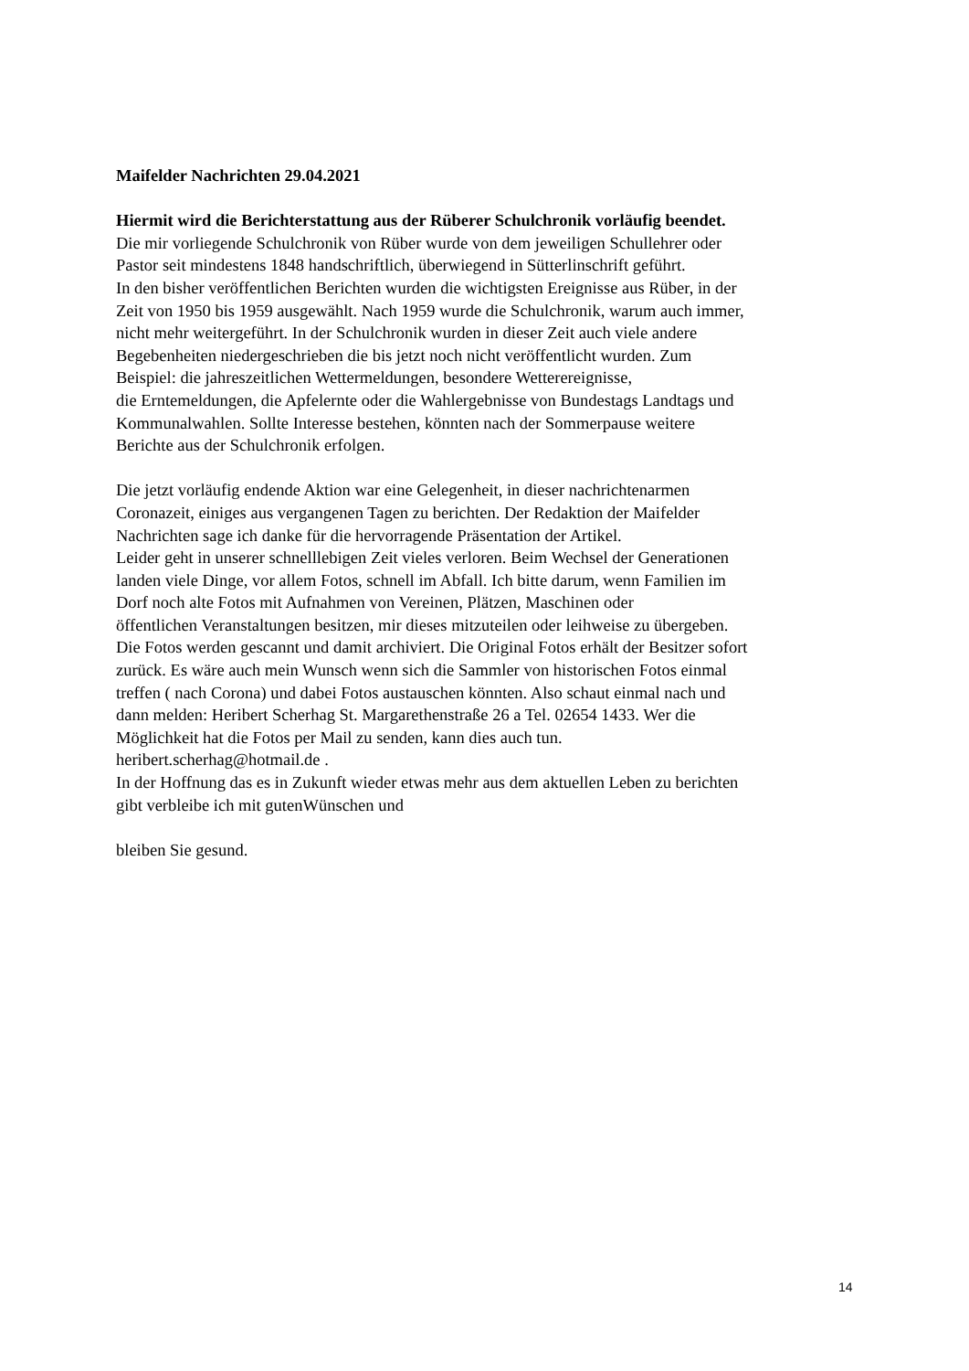Maifelder Nachrichten 29.04.2021
Hiermit wird die Berichterstattung aus der Rüberer Schulchronik vorläufig beendet.
Die mir vorliegende Schulchronik von Rüber wurde von dem jeweiligen Schullehrer oder
Pastor seit mindestens 1848 handschriftlich, überwiegend in Sütterlinschrift geführt.
In den bisher veröffentlichen Berichten wurden die wichtigsten Ereignisse aus Rüber, in der
Zeit von 1950 bis 1959 ausgewählt. Nach 1959 wurde die Schulchronik, warum auch immer,
nicht mehr weitergeführt. In der Schulchronik wurden in dieser Zeit auch viele andere
Begebenheiten niedergeschrieben die bis jetzt noch nicht veröffentlicht wurden. Zum
Beispiel: die jahreszeitlichen Wettermeldungen, besondere Wetterereignisse,
die Erntemeldungen, die Apfelernte oder die Wahlergebnisse von Bundestags Landtags und
Kommunalwahlen. Sollte Interesse bestehen, könnten nach der Sommerpause weitere
Berichte aus der Schulchronik erfolgen.
Die jetzt vorläufig endende Aktion war eine Gelegenheit, in dieser nachrichtenarmen
Coronazeit, einiges aus vergangenen Tagen zu berichten. Der Redaktion der Maifelder
Nachrichten sage ich danke für die hervorragende Präsentation der Artikel.
Leider geht in unserer schnelllebigen Zeit vieles verloren. Beim Wechsel der Generationen
landen viele Dinge, vor allem Fotos, schnell im Abfall. Ich bitte darum, wenn Familien im
Dorf noch alte Fotos mit Aufnahmen von Vereinen, Plätzen, Maschinen oder
öffentlichen Veranstaltungen besitzen, mir dieses mitzuteilen oder leihweise zu übergeben.
Die Fotos werden gescannt und damit archiviert. Die Original Fotos erhält der Besitzer sofort
zurück. Es wäre auch mein Wunsch wenn sich die Sammler von historischen Fotos einmal
treffen ( nach Corona) und dabei Fotos austauschen könnten. Also schaut einmal nach und
dann melden: Heribert Scherhag St. Margarethenstraße 26 a Tel. 02654 1433. Wer die
Möglichkeit hat die Fotos per Mail zu senden, kann dies auch tun.
heribert.scherhag@hotmail.de .
In der Hoffnung das es in Zukunft wieder etwas mehr aus dem aktuellen Leben zu berichten
gibt verbleibe ich mit gutenWünschen und
bleiben Sie gesund.
14